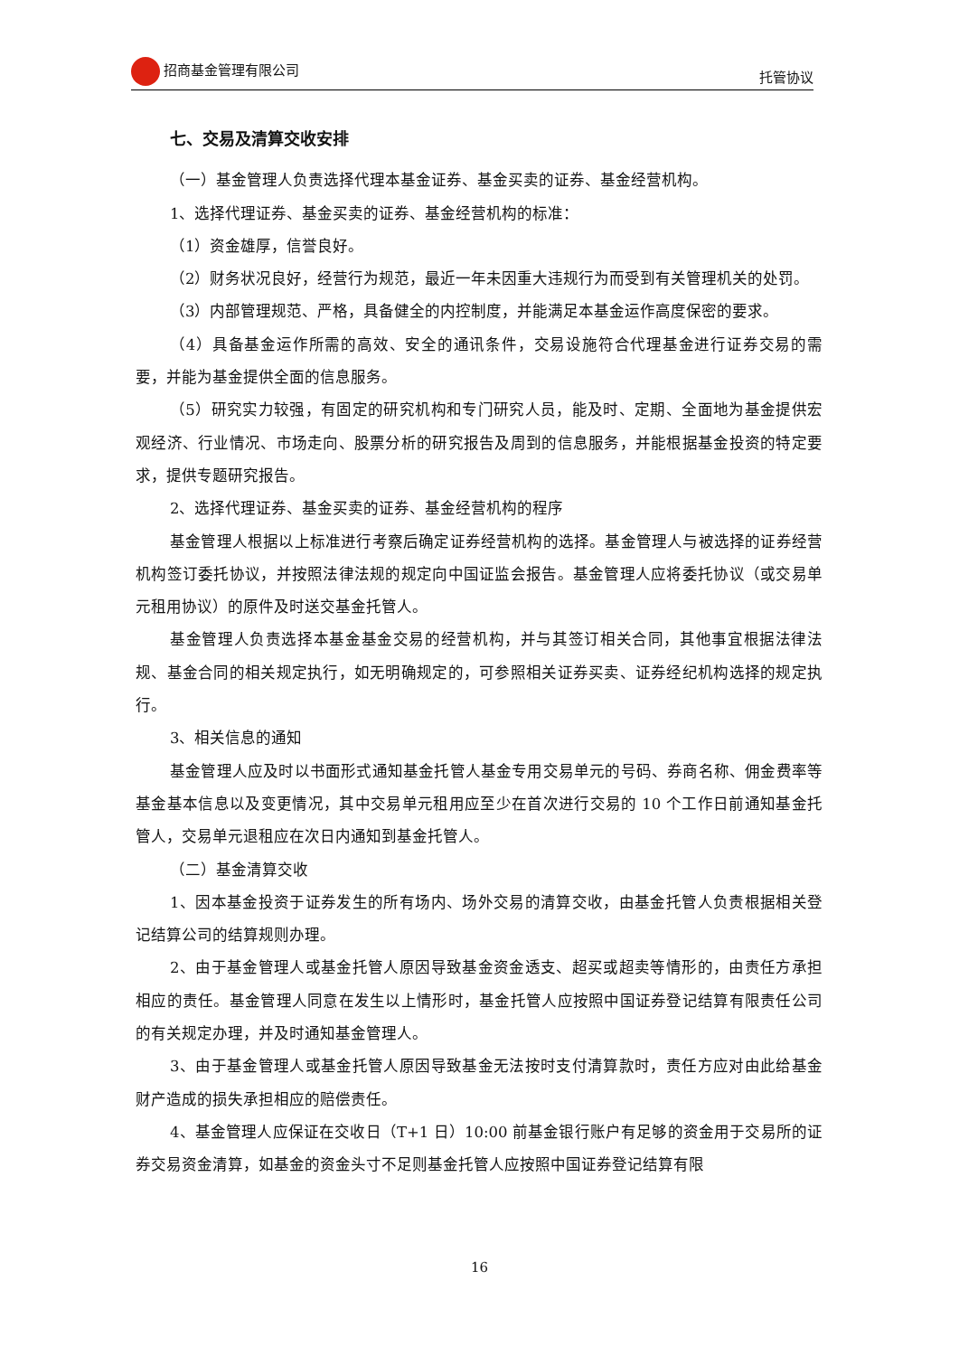招商基金管理有限公司 托管协议
七、交易及清算交收安排
（一）基金管理人负责选择代理本基金证券、基金买卖的证券、基金经营机构。
1、选择代理证券、基金买卖的证券、基金经营机构的标准：
（1）资金雄厚，信誉良好。
（2）财务状况良好，经营行为规范，最近一年未因重大违规行为而受到有关管理机关的处罚。
（3）内部管理规范、严格，具备健全的内控制度，并能满足本基金运作高度保密的要求。
（4）具备基金运作所需的高效、安全的通讯条件，交易设施符合代理基金进行证券交易的需要，并能为基金提供全面的信息服务。
（5）研究实力较强，有固定的研究机构和专门研究人员，能及时、定期、全面地为基金提供宏观经济、行业情况、市场走向、股票分析的研究报告及周到的信息服务，并能根据基金投资的特定要求，提供专题研究报告。
2、选择代理证券、基金买卖的证券、基金经营机构的程序
基金管理人根据以上标准进行考察后确定证券经营机构的选择。基金管理人与被选择的证券经营机构签订委托协议，并按照法律法规的规定向中国证监会报告。基金管理人应将委托协议（或交易单元租用协议）的原件及时送交基金托管人。
基金管理人负责选择本基金基金交易的经营机构，并与其签订相关合同，其他事宜根据法律法规、基金合同的相关规定执行，如无明确规定的，可参照相关证券买卖、证券经纪机构选择的规定执行。
3、相关信息的通知
基金管理人应及时以书面形式通知基金托管人基金专用交易单元的号码、券商名称、佣金费率等基金基本信息以及变更情况，其中交易单元租用应至少在首次进行交易的 10 个工作日前通知基金托管人，交易单元退租应在次日内通知到基金托管人。
（二）基金清算交收
1、因本基金投资于证券发生的所有场内、场外交易的清算交收，由基金托管人负责根据相关登记结算公司的结算规则办理。
2、由于基金管理人或基金托管人原因导致基金资金透支、超买或超卖等情形的，由责任方承担相应的责任。基金管理人同意在发生以上情形时，基金托管人应按照中国证券登记结算有限责任公司的有关规定办理，并及时通知基金管理人。
3、由于基金管理人或基金托管人原因导致基金无法按时支付清算款时，责任方应对由此给基金财产造成的损失承担相应的赔偿责任。
4、基金管理人应保证在交收日（T+1 日）10:00 前基金银行账户有足够的资金用于交易所的证券交易资金清算，如基金的资金头寸不足则基金托管人应按照中国证券登记结算有限
16